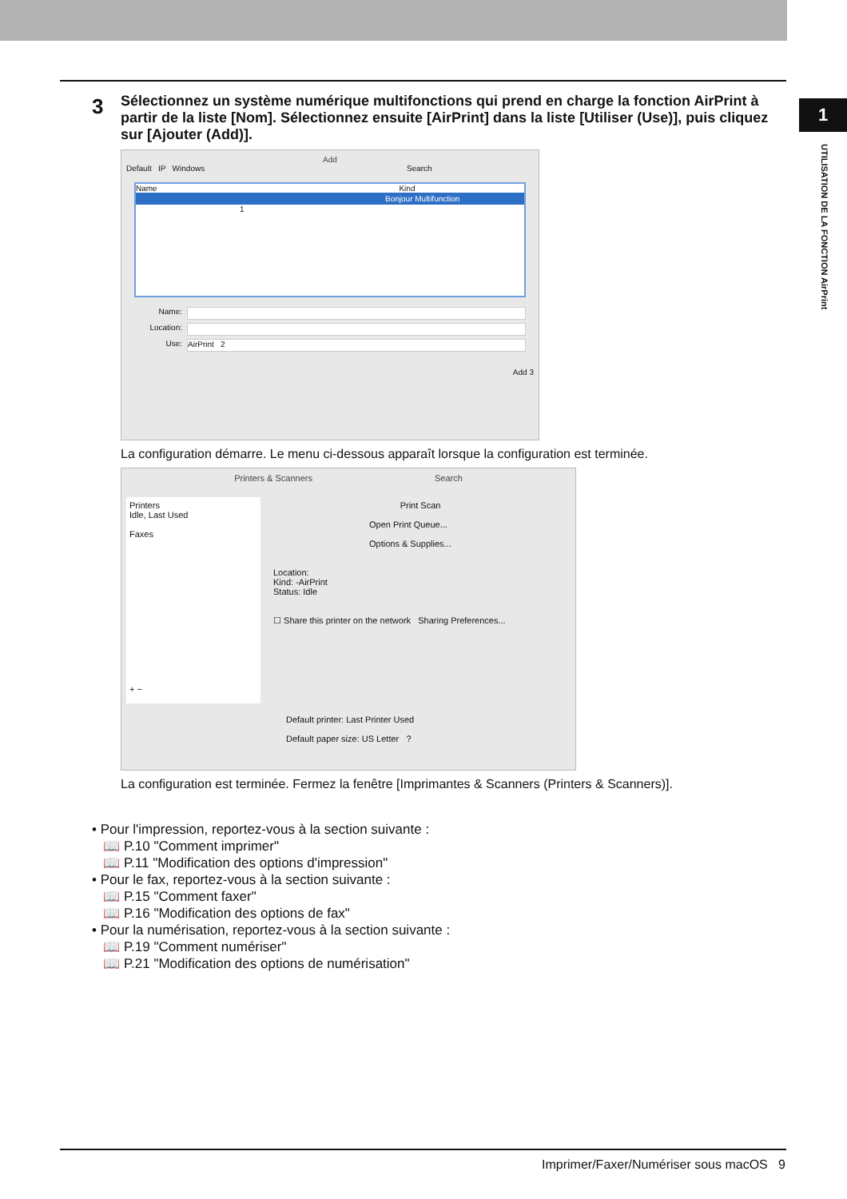1
UTILISATION DE LA FONCTION AirPrint
3
Sélectionnez un système numérique multifonctions qui prend en charge la fonction AirPrint à partir de la liste [Nom]. Sélectionnez ensuite [AirPrint] dans la liste [Utiliser (Use)], puis cliquez sur [Ajouter (Add)].
Add
Default IP Windows Search
Name Kind
Bonjour Multifunction
1
Name:
Location:
Use:
AirPrint 2
Add 3
La configuration démarre. Le menu ci-dessous apparaît lorsque la configuration est terminée.
Printers & Scanners Search
Printers
Idle, Last Used
Faxes
+ −
Print Scan
Open Print Queue...
Options & Supplies...
Location:
Kind: -AirPrint
Status: Idle
☐ Share this printer on the network Sharing Preferences...
Default printer: Last Printer Used
Default paper size: US Letter ?
La configuration est terminée. Fermez la fenêtre [Imprimantes & Scanners (Printers & Scanners)].
• Pour l'impression, reportez-vous à la section suivante :
📖 P.10 "Comment imprimer"
📖 P.11 "Modification des options d'impression"
• Pour le fax, reportez-vous à la section suivante :
📖 P.15 "Comment faxer"
📖 P.16 "Modification des options de fax"
• Pour la numérisation, reportez-vous à la section suivante :
📖 P.19 "Comment numériser"
📖 P.21 "Modification des options de numérisation"
Imprimer/Faxer/Numériser sous macOS 9